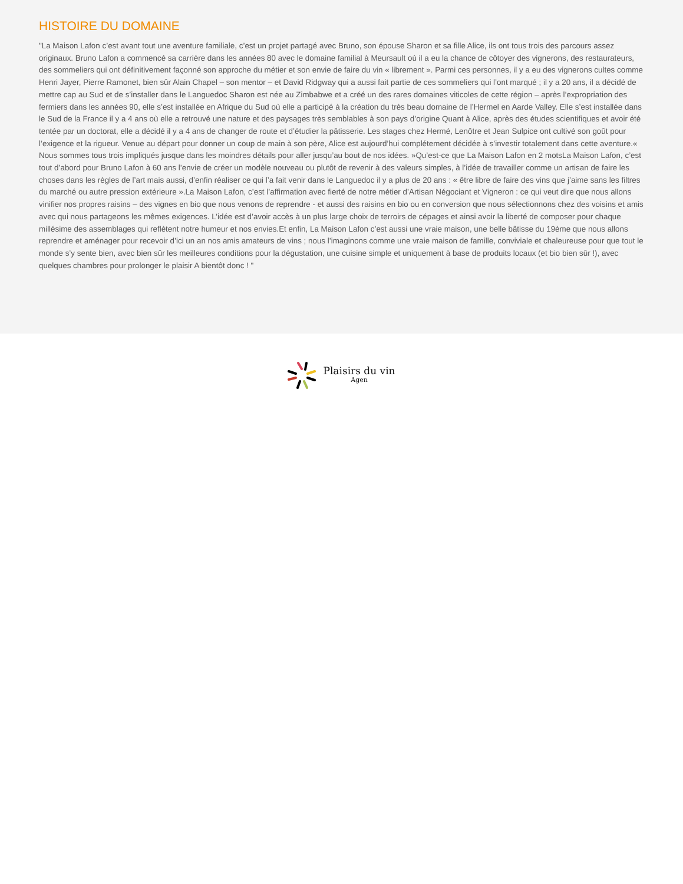HISTOIRE DU DOMAINE
"La Maison Lafon c’est avant tout une aventure familiale, c’est un projet partagé avec Bruno, son épouse Sharon et sa fille Alice, ils ont tous trois des parcours assez originaux. Bruno Lafon a commencé sa carrière dans les années 80 avec le domaine familial à Meursault où il a eu la chance de côtoyer des vignerons, des restaurateurs, des sommeliers qui ont définitivement façonné son approche du métier et son envie de faire du vin « librement ». Parmi ces personnes, il y a eu des vignerons cultes comme Henri Jayer, Pierre Ramonet, bien sûr Alain Chapel – son mentor – et David Ridgway qui a aussi fait partie de ces sommeliers qui l’ont marqué ; il y a 20 ans, il a décidé de mettre cap au Sud et de s’installer dans le Languedoc Sharon est née au Zimbabwe et a créé un des rares domaines viticoles de cette région – après l’expropriation des fermiers dans les années 90, elle s’est installée en Afrique du Sud où elle a participé à la création du très beau domaine de l’Hermel en Aarde Valley. Elle s’est installée dans le Sud de la France il y a 4 ans où elle a retrouvé une nature et des paysages très semblables à son pays d’origine Quant à Alice, après des études scientifiques et avoir été tentée par un doctorat, elle a décidé il y a 4 ans de changer de route et d’étudier la pâtisserie. Les stages chez Hermé, Lenôtre et Jean Sulpice ont cultivé son goût pour l’exigence et la rigueur. Venue au départ pour donner un coup de main à son père, Alice est aujourd’hui complétement décidée à s’investir totalement dans cette aventure.« Nous sommes tous trois impliqués jusque dans les moindres détails pour aller jusqu’au bout de nos idées. »Qu’est-ce que La Maison Lafon en 2 motsLa Maison Lafon, c’est tout d’abord pour Bruno Lafon à 60 ans l’envie de créer un modèle nouveau ou plutôt de revenir à des valeurs simples, à l’idée de travailler comme un artisan de faire les choses dans les règles de l’art mais aussi, d’enfin réaliser ce qui l’a fait venir dans le Languedoc il y a plus de 20 ans : « être libre de faire des vins que j’aime sans les filtres du marché ou autre pression extérieure ».La Maison Lafon, c’est l’affirmation avec fierté de notre métier d’Artisan Négociant et Vigneron : ce qui veut dire que nous allons vinifier nos propres raisins – des vignes en bio que nous venons de reprendre - et aussi des raisins en bio ou en conversion que nous sélectionnons chez des voisins et amis avec qui nous partageons les mêmes exigences. L’idée est d’avoir accès à un plus large choix de terroirs de cépages et ainsi avoir la liberté de composer pour chaque millésime des assemblages qui reflètent notre humeur et nos envies.Et enfin, La Maison Lafon c’est aussi une vraie maison, une belle bâtisse du 19ème que nous allons reprendre et aménager pour recevoir d’ici un an nos amis amateurs de vins ; nous l’imaginons comme une vraie maison de famille, conviviale et chaleureuse pour que tout le monde s’y sente bien, avec bien sûr les meilleures conditions pour la dégustation, une cuisine simple et uniquement à base de produits locaux (et bio bien sûr !), avec quelques chambres pour prolonger le plaisir A bientôt donc ! "
Plaisirs du vin
Agen